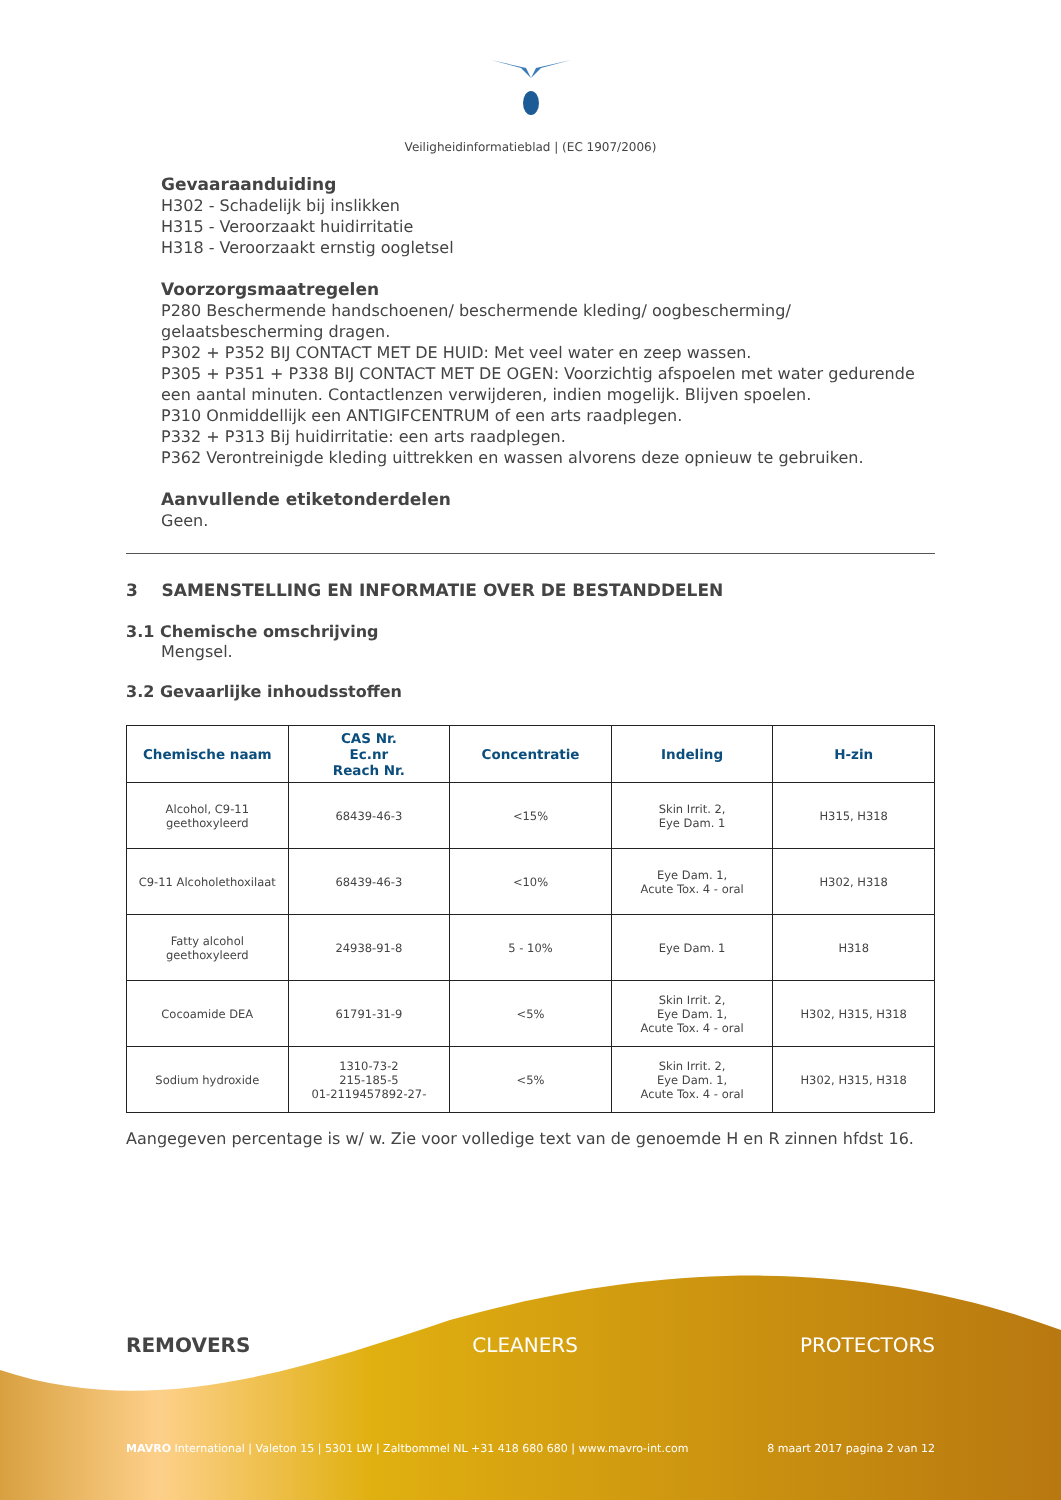Veiligheidinformatieblad | (EC 1907/2006)
Gevaaraanduiding
H302 - Schadelijk bij inslikken
H315 - Veroorzaakt huidirritatie
H318 - Veroorzaakt ernstig oogletsel
Voorzorgsmaatregelen
P280 Beschermende handschoenen/ beschermende kleding/ oogbescherming/ gelaatsbescherming dragen.
P302 + P352 BIJ CONTACT MET DE HUID: Met veel water en zeep wassen.
P305 + P351 + P338 BIJ CONTACT MET DE OGEN: Voorzichtig afspoelen met water gedurende een aantal minuten. Contactlenzen verwijderen, indien mogelijk. Blijven spoelen.
P310 Onmiddellijk een ANTIGIFCENTRUM of een arts raadplegen.
P332 + P313 Bij huidirritatie: een arts raadplegen.
P362 Verontreinigde kleding uittrekken en wassen alvorens deze opnieuw te gebruiken.
Aanvullende etiketonderdelen
Geen.
3 SAMENSTELLING EN INFORMATIE OVER DE BESTANDDELEN
3.1 Chemische omschrijving
Mengsel.
3.2 Gevaarlijke inhoudsstoffen
| Chemische naam | CAS Nr. Ec.nr Reach Nr. | Concentratie | Indeling | H-zin |
| --- | --- | --- | --- | --- |
| Alcohol, C9-11 geethoxyleerd | 68439-46-3 | <15% | Skin Irrit. 2, Eye Dam. 1 | H315, H318 |
| C9-11 Alcoholethoxilaat | 68439-46-3 | <10% | Eye Dam. 1, Acute Tox. 4 - oral | H302, H318 |
| Fatty alcohol geethoxyleerd | 24938-91-8 | 5 - 10% | Eye Dam. 1 | H318 |
| Cocoamide DEA | 61791-31-9 | <5% | Skin Irrit. 2, Eye Dam. 1, Acute Tox. 4 - oral | H302, H315, H318 |
| Sodium hydroxide | 1310-73-2 215-185-5 01-2119457892-27- | <5% | Skin Irrit. 2, Eye Dam. 1, Acute Tox. 4 - oral | H302, H315, H318 |
Aangegeven percentage is w/ w. Zie voor volledige text van de genoemde H en R zinnen hfdst 16.
REMOVERS CLEANERS PROTECTORS
MAVRO International | Valeton 15 | 5301 LW | Zaltbommel NL +31 418 680 680 | www.mavro-int.com 8 maart 2017 pagina 2 van 12